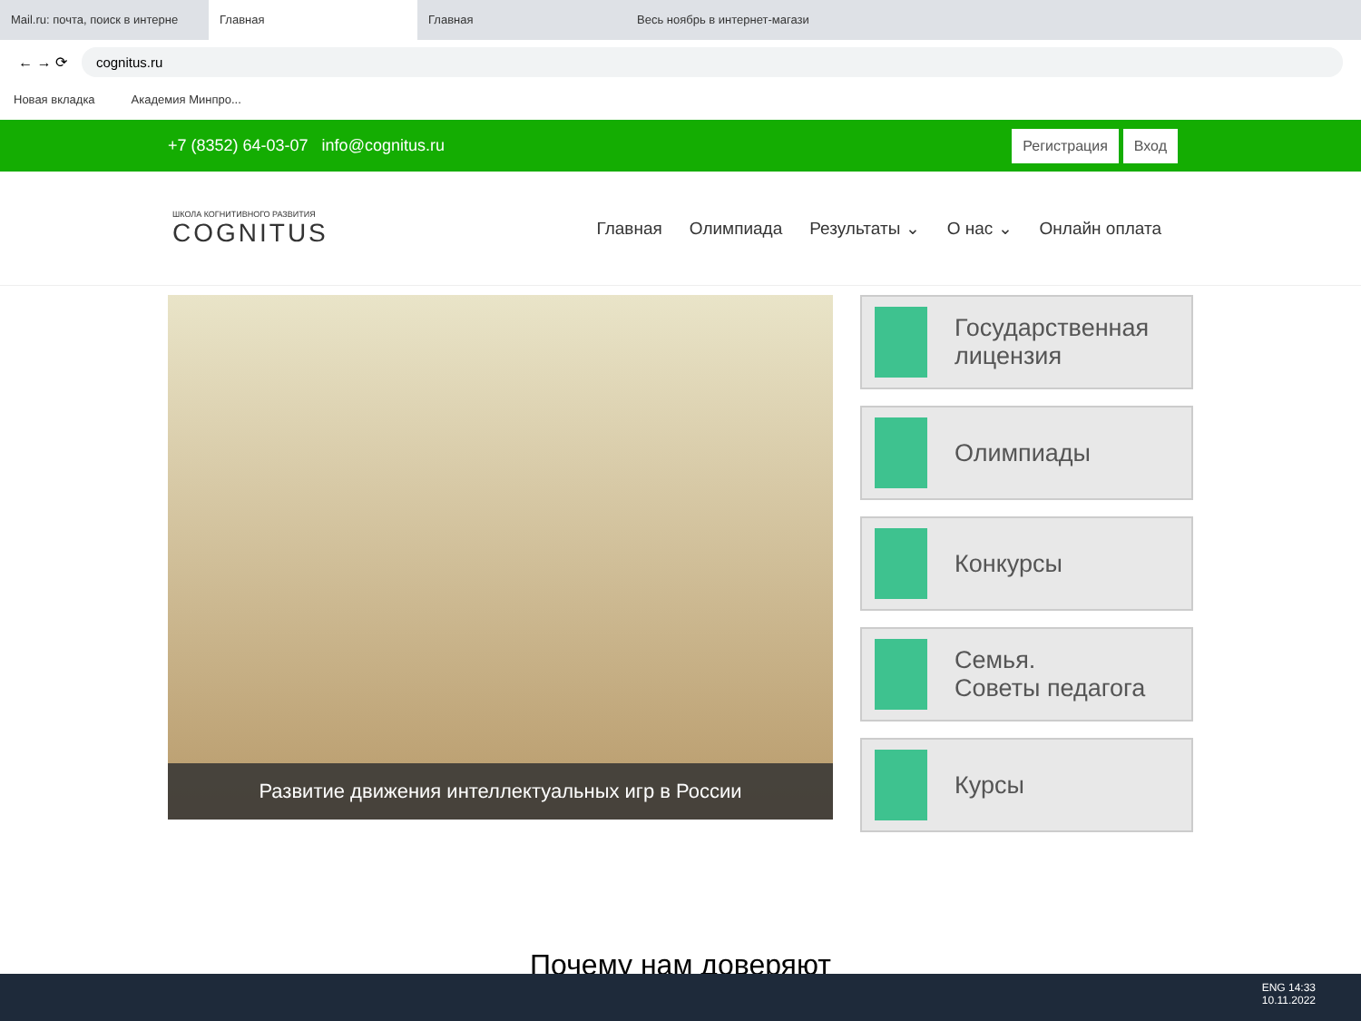Mail.ru: почта, поиск в интерне
Главная Главная Весь ноябрь в интернет-магази
← → ⟳
cognitus.ru
Новая вкладка Академия Минпро...
+7 (8352) 64-03-07 info@cognitus.ru
Регистрация Вход
ШКОЛА КОГНИТИВНОГО РАЗВИТИЯ
COGNITUS
Главная Олимпиада Результаты ⌄ О нас ⌄ Онлайн оплата
Развитие движения интеллектуальных игр в России
Государственная
лицензия
Олимпиады
Конкурсы
Семья.
Советы педагога
Курсы
Почему нам доверяют
ENG 14:33
10.11.2022